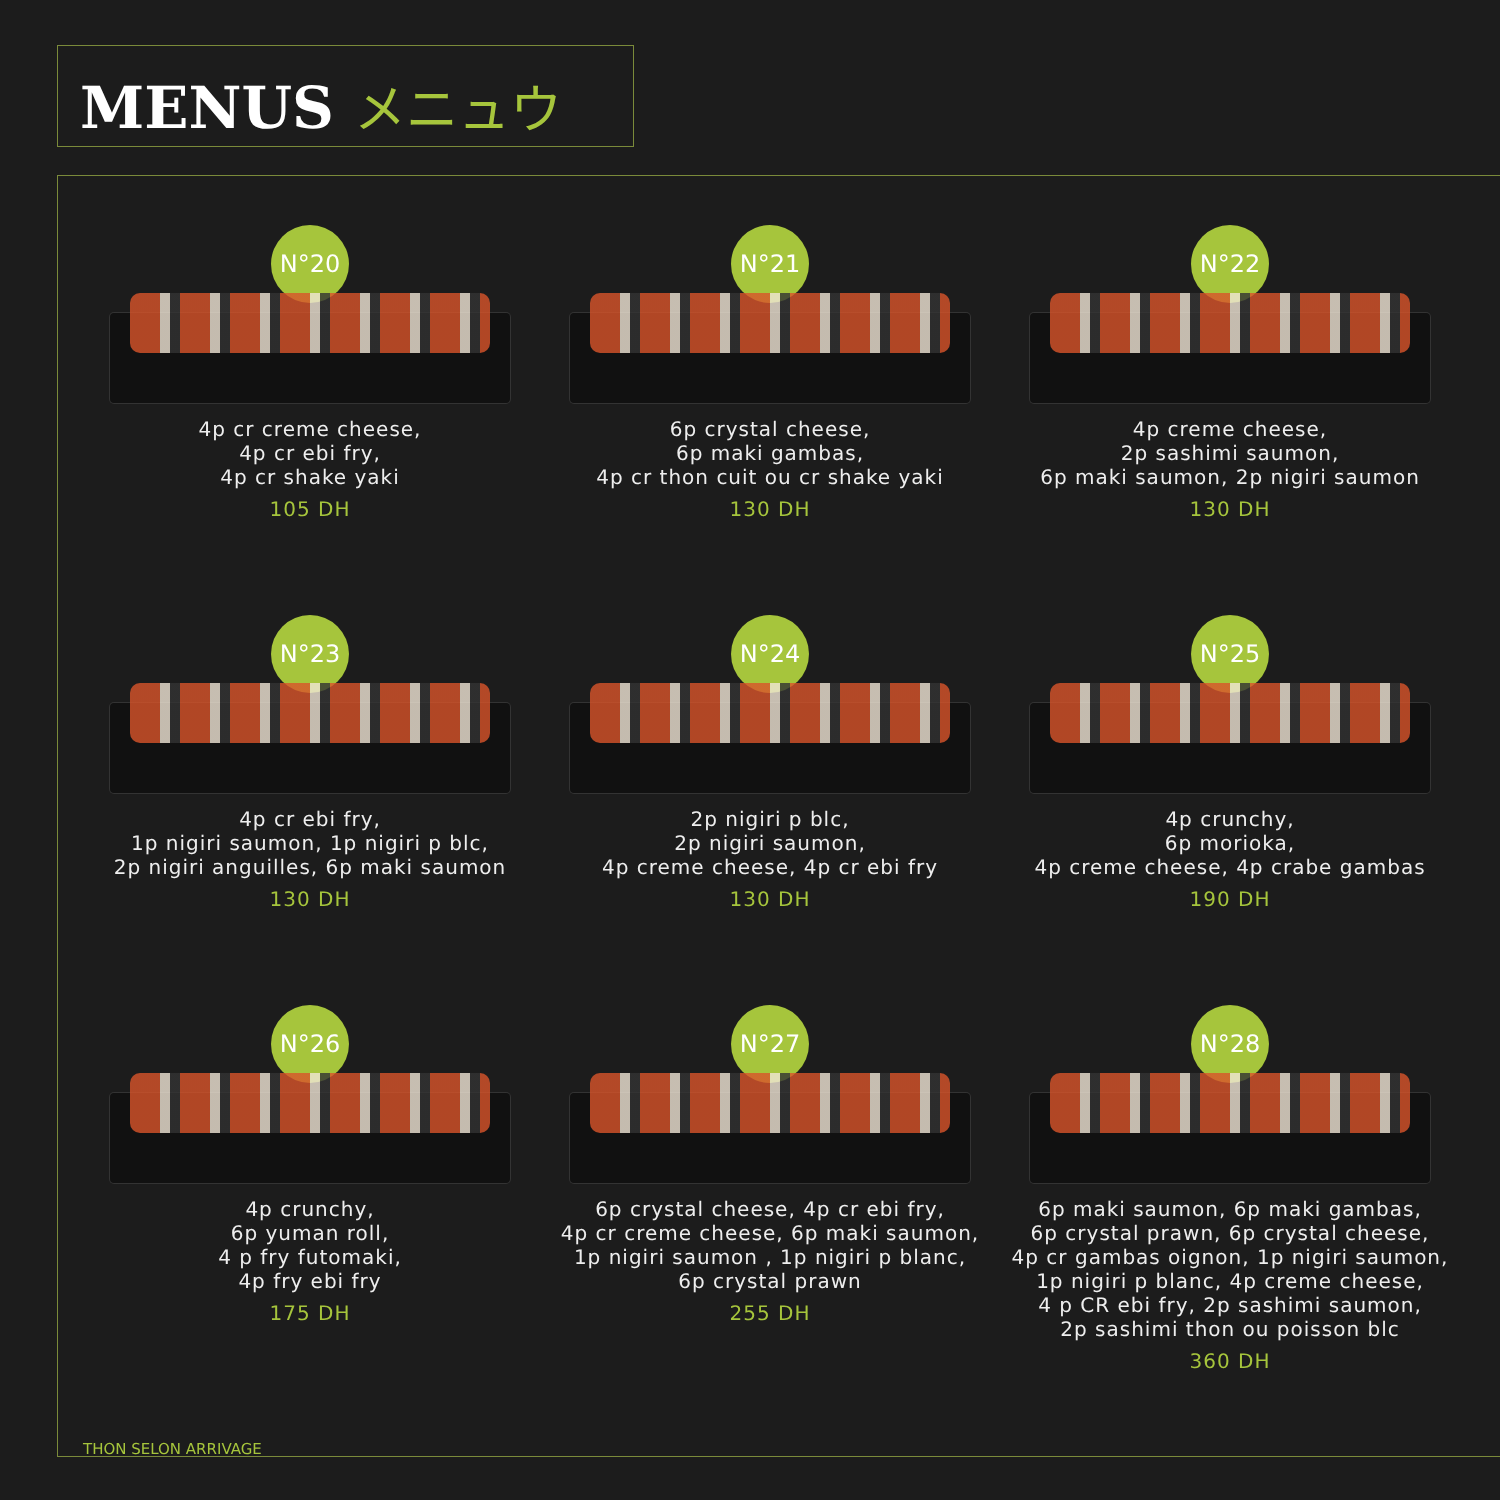MENUS メニュウ
N°20
4p cr creme cheese,
4p cr ebi fry,
4p cr shake yaki
105 DH
N°21
6p crystal cheese,
6p maki gambas,
4p cr thon cuit ou cr shake yaki
130 DH
N°22
4p creme cheese,
2p sashimi saumon,
6p maki saumon, 2p nigiri saumon
130 DH
N°23
4p cr ebi fry,
1p nigiri saumon, 1p nigiri p blc,
2p nigiri anguilles, 6p maki saumon
130 DH
N°24
2p nigiri p blc,
2p nigiri saumon,
4p creme cheese, 4p cr ebi fry
130 DH
N°25
4p crunchy,
6p morioka,
4p creme cheese, 4p crabe gambas
190 DH
N°26
4p crunchy,
6p yuman roll,
4 p fry futomaki,
4p fry ebi fry
175 DH
N°27
6p crystal cheese, 4p cr ebi fry,
4p cr creme cheese, 6p maki saumon,
1p nigiri saumon , 1p nigiri p blanc,
6p crystal prawn
255 DH
N°28
6p maki saumon, 6p maki gambas,
6p crystal prawn, 6p crystal cheese,
4p cr gambas oignon, 1p nigiri saumon,
1p nigiri p blanc, 4p creme cheese,
4 p CR ebi fry, 2p sashimi saumon,
2p sashimi thon ou poisson blc
360 DH
THON SELON ARRIVAGE